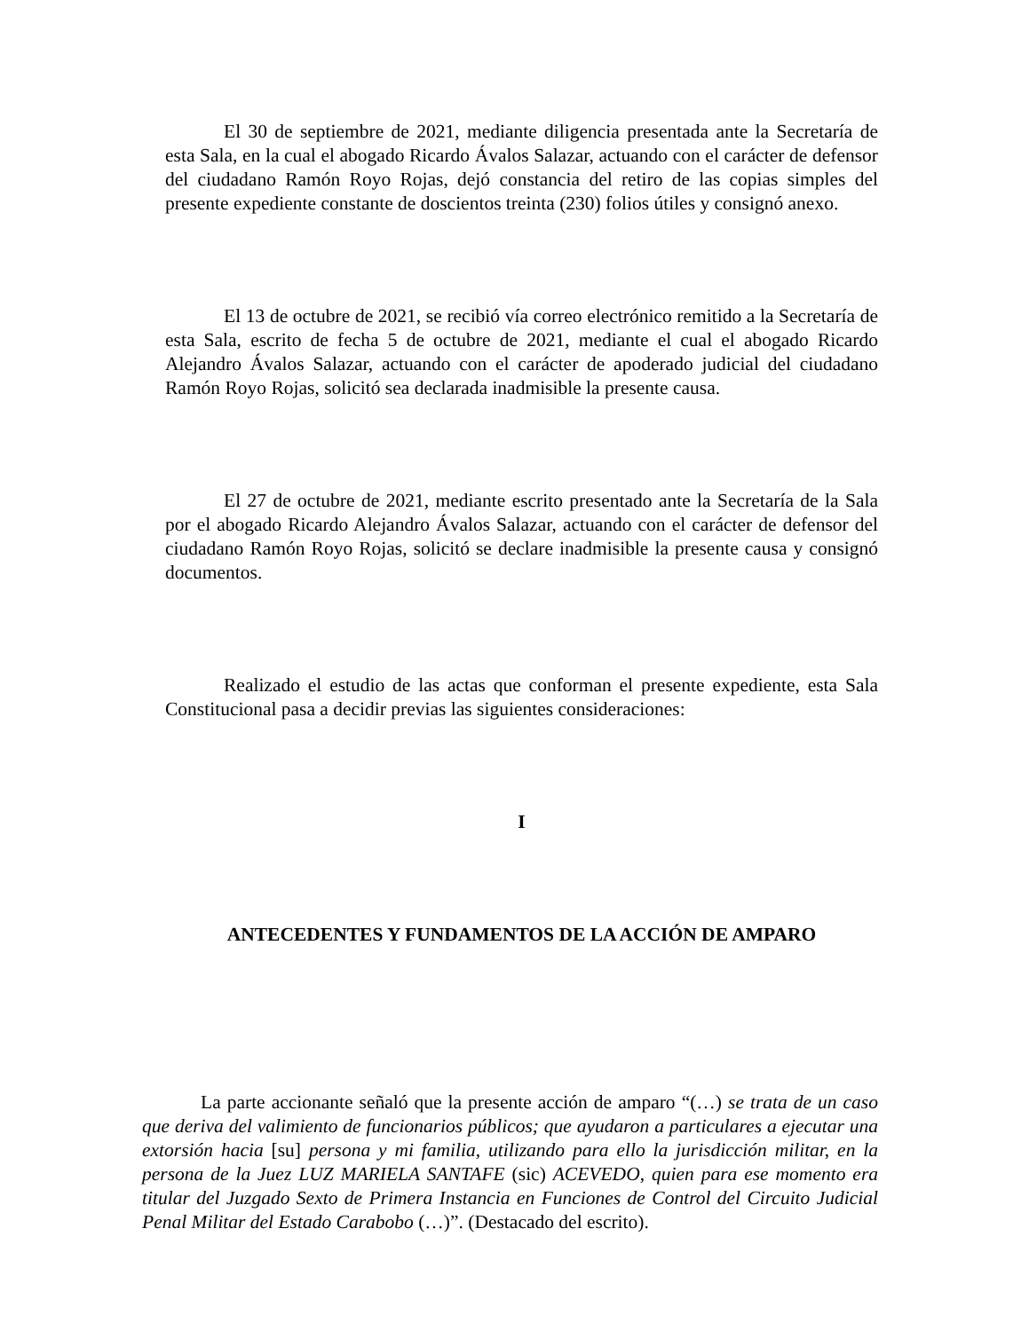El 30 de septiembre de 2021, mediante diligencia presentada ante la Secretaría de esta Sala, en la cual el abogado Ricardo Ávalos Salazar, actuando con el carácter de defensor del ciudadano Ramón Royo Rojas, dejó constancia del retiro de las copias simples del presente expediente constante de doscientos treinta (230) folios útiles y consignó anexo.
El 13 de octubre de 2021, se recibió vía correo electrónico remitido a la Secretaría de esta Sala, escrito de fecha 5 de octubre de 2021, mediante el cual el abogado Ricardo Alejandro Ávalos Salazar, actuando con el carácter de apoderado judicial del ciudadano Ramón Royo Rojas, solicitó sea declarada inadmisible la presente causa.
El 27 de octubre de 2021, mediante escrito presentado ante la Secretaría de la Sala por el abogado Ricardo Alejandro Ávalos Salazar, actuando con el carácter de defensor del ciudadano Ramón Royo Rojas, solicitó se declare inadmisible la presente causa y consignó documentos.
Realizado el estudio de las actas que conforman el presente expediente, esta Sala Constitucional pasa a decidir previas las siguientes consideraciones:
I
ANTECEDENTES Y FUNDAMENTOS DE LA ACCIÓN DE AMPARO
La parte accionante señaló que la presente acción de amparo “(…) se trata de un caso que deriva del valimiento de funcionarios públicos; que ayudaron a particulares a ejecutar una extorsión hacia [su] persona y mi familia, utilizando para ello la jurisdicción militar, en la persona de la Juez LUZ MARIELA SANTAFE (sic) ACEVEDO, quien para ese momento era titular del Juzgado Sexto de Primera Instancia en Funciones de Control del Circuito Judicial Penal Militar del Estado Carabobo (…)”. (Destacado del escrito).